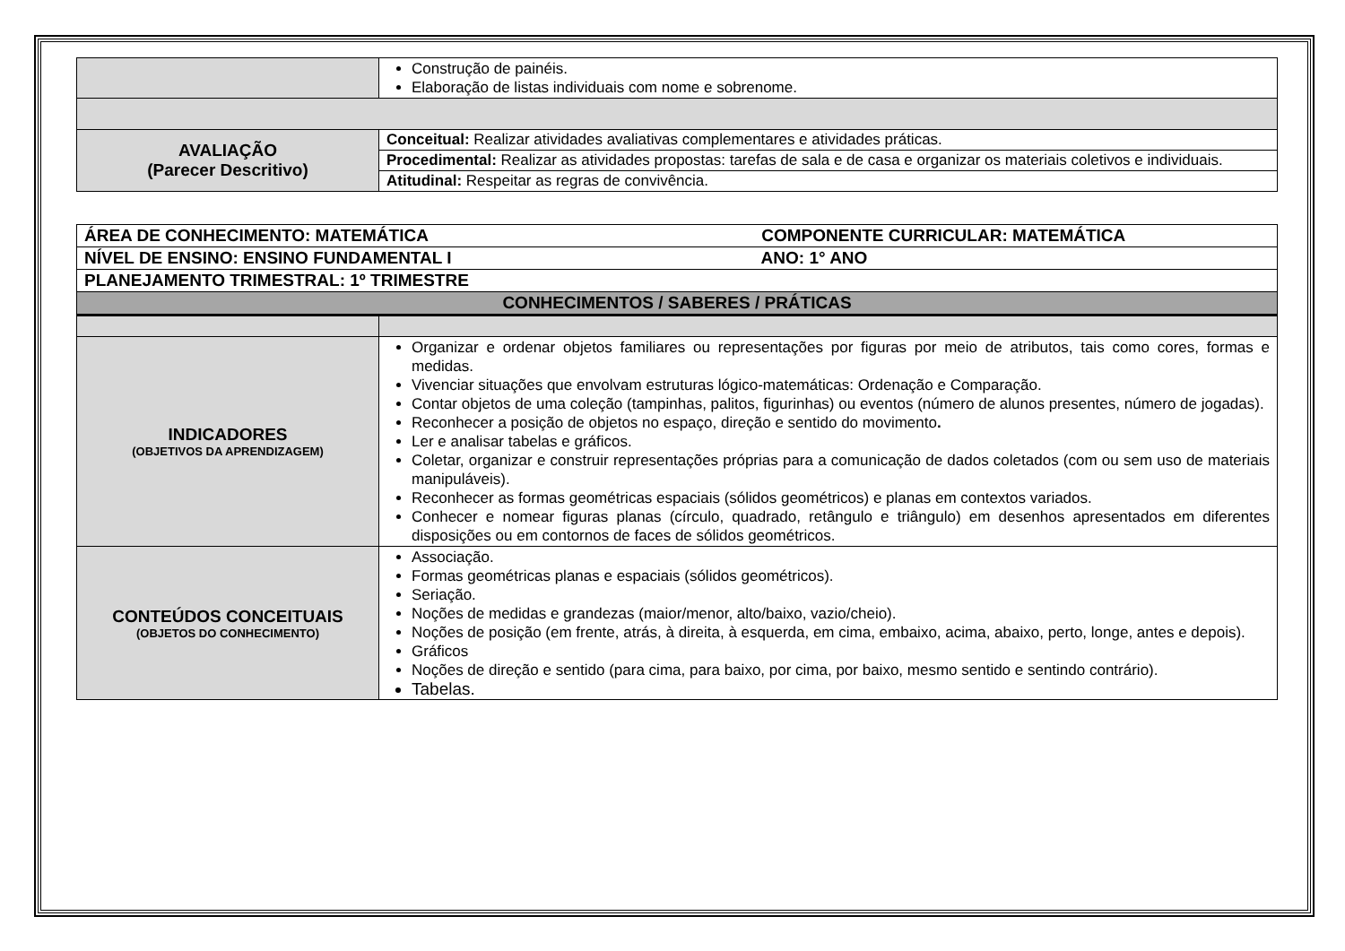| | Construção de painéis. Elaboração de listas individuais com nome e sobrenome. |
| AVALIAÇÃO (Parecer Descritivo) | Conceitual: Realizar atividades avaliativas complementares e atividades práticas. |
| | Procedimental: Realizar as atividades propostas: tarefas de sala e de casa e organizar os materiais coletivos e individuais. |
| | Atitudinal: Respeitar as regras de convivência. |
| ÁREA DE CONHECIMENTO: MATEMÁTICA COMPONENTE CURRICULAR: MATEMÁTICA | |
| NÍVEL DE ENSINO: ENSINO FUNDAMENTAL I ANO: 1° ANO | |
| PLANEJAMENTO TRIMESTRAL: 1º TRIMESTRE | |
| CONHECIMENTOS / SABERES / PRÁTICAS | |
| INDICADORES (OBJETIVOS DA APRENDIZAGEM) | Organizar e ordenar objetos familiares ou representações por figuras por meio de atributos, tais como cores, formas e medidas. Vivenciar situações que envolvam estruturas lógico-matemáticas: Ordenação e Comparação. Contar objetos de uma coleção (tampinhas, palitos, figurinhas) ou eventos (número de alunos presentes, número de jogadas). Reconhecer a posição de objetos no espaço, direção e sentido do movimento . Ler e analisar tabelas e gráficos. Coletar, organizar e construir representações próprias para a comunicação de dados coletados (com ou sem uso de materiais manipuláveis). Reconhecer as formas geométricas espaciais (sólidos geométricos) e planas em contextos variados. Conhecer e nomear figuras planas (círculo, quadrado, retângulo e triângulo) em desenhos apresentados em diferentes disposições ou em contornos de faces de sólidos geométricos. |
| CONTEÚDOS CONCEITUAIS (OBJETOS DO CONHECIMENTO) | Associação. Formas geométricas planas e espaciais (sólidos geométricos). Seriação. Noções de medidas e grandezas (maior/menor, alto/baixo, vazio/cheio). Noções de posição (em frente, atrás, à direita, à esquerda, em cima, embaixo, acima, abaixo, perto, longe, antes e depois). Gráficos Noções de direção e sentido (para cima, para baixo, por cima, por baixo, mesmo sentido e sentindo contrário). Tabelas. |